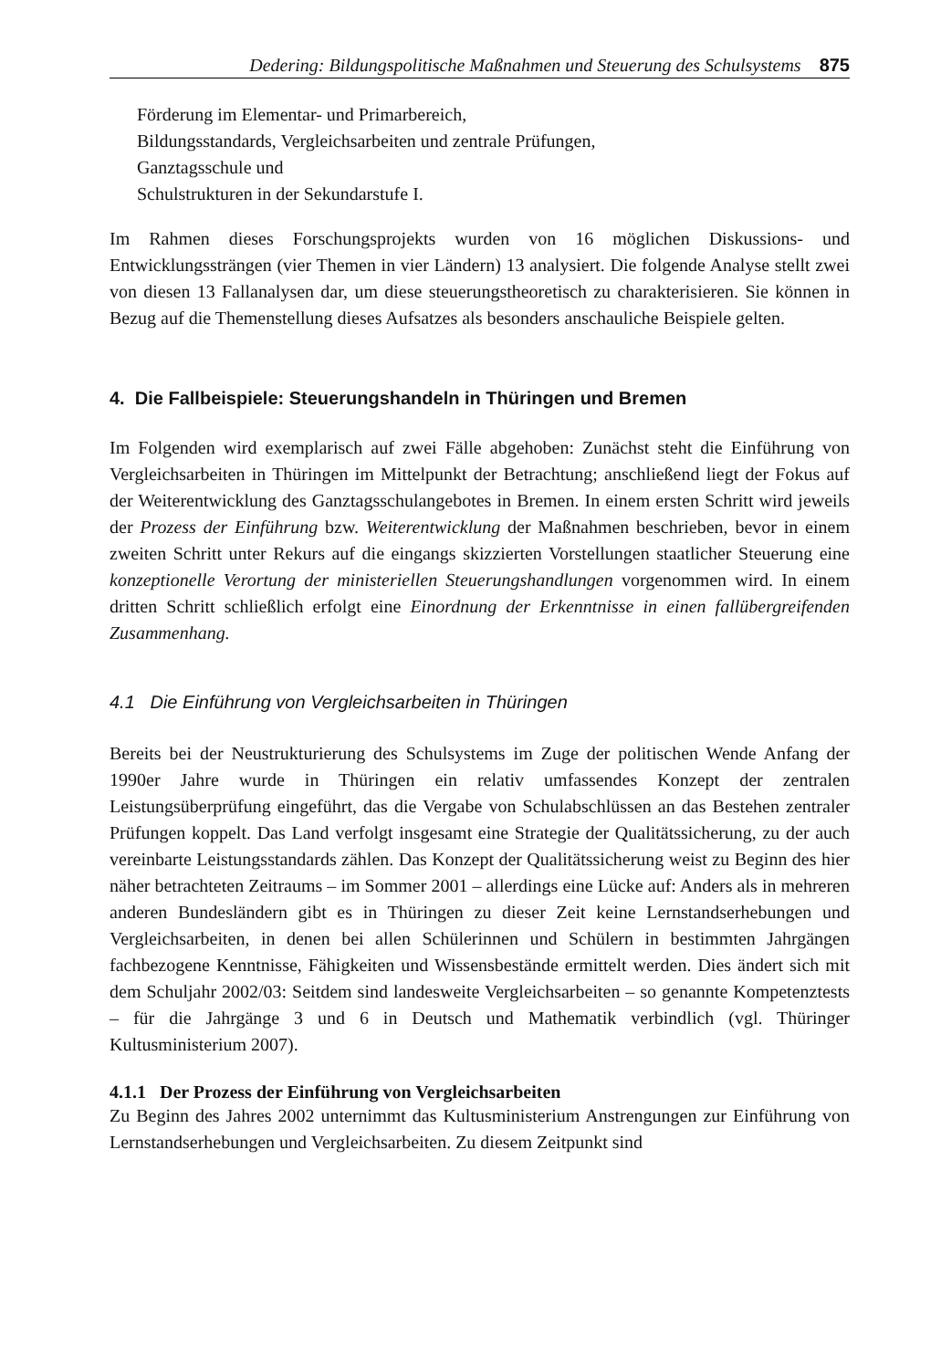Dedering: Bildungspolitische Maßnahmen und Steuerung des Schulsystems 875
Förderung im Elementar- und Primarbereich,
Bildungsstandards, Vergleichsarbeiten und zentrale Prüfungen,
Ganztagsschule und
Schulstrukturen in der Sekundarstufe I.
Im Rahmen dieses Forschungsprojekts wurden von 16 möglichen Diskussions- und Entwicklungssträngen (vier Themen in vier Ländern) 13 analysiert. Die folgende Analyse stellt zwei von diesen 13 Fallanalysen dar, um diese steuerungstheoretisch zu charakterisieren. Sie können in Bezug auf die Themenstellung dieses Aufsatzes als besonders anschauliche Beispiele gelten.
4. Die Fallbeispiele: Steuerungshandeln in Thüringen und Bremen
Im Folgenden wird exemplarisch auf zwei Fälle abgehoben: Zunächst steht die Einführung von Vergleichsarbeiten in Thüringen im Mittelpunkt der Betrachtung; anschließend liegt der Fokus auf der Weiterentwicklung des Ganztagsschulangebotes in Bremen. In einem ersten Schritt wird jeweils der Prozess der Einführung bzw. Weiterentwicklung der Maßnahmen beschrieben, bevor in einem zweiten Schritt unter Rekurs auf die eingangs skizzierten Vorstellungen staatlicher Steuerung eine konzeptionelle Verortung der ministeriellen Steuerungshandlungen vorgenommen wird. In einem dritten Schritt schließlich erfolgt eine Einordnung der Erkenntnisse in einen fallübergreifenden Zusammenhang.
4.1 Die Einführung von Vergleichsarbeiten in Thüringen
Bereits bei der Neustrukturierung des Schulsystems im Zuge der politischen Wende Anfang der 1990er Jahre wurde in Thüringen ein relativ umfassendes Konzept der zentralen Leistungsüberprüfung eingeführt, das die Vergabe von Schulabschlüssen an das Bestehen zentraler Prüfungen koppelt. Das Land verfolgt insgesamt eine Strategie der Qualitätssicherung, zu der auch vereinbarte Leistungsstandards zählen. Das Konzept der Qualitätssicherung weist zu Beginn des hier näher betrachteten Zeitraums – im Sommer 2001 – allerdings eine Lücke auf: Anders als in mehreren anderen Bundesländern gibt es in Thüringen zu dieser Zeit keine Lernstandserhebungen und Vergleichsarbeiten, in denen bei allen Schülerinnen und Schülern in bestimmten Jahrgängen fachbezogene Kenntnisse, Fähigkeiten und Wissensbestände ermittelt werden. Dies ändert sich mit dem Schuljahr 2002/03: Seitdem sind landesweite Vergleichsarbeiten – so genannte Kompetenztests – für die Jahrgänge 3 und 6 in Deutsch und Mathematik verbindlich (vgl. Thüringer Kultusministerium 2007).
4.1.1 Der Prozess der Einführung von Vergleichsarbeiten
Zu Beginn des Jahres 2002 unternimmt das Kultusministerium Anstrengungen zur Einführung von Lernstandserhebungen und Vergleichsarbeiten. Zu diesem Zeitpunkt sind